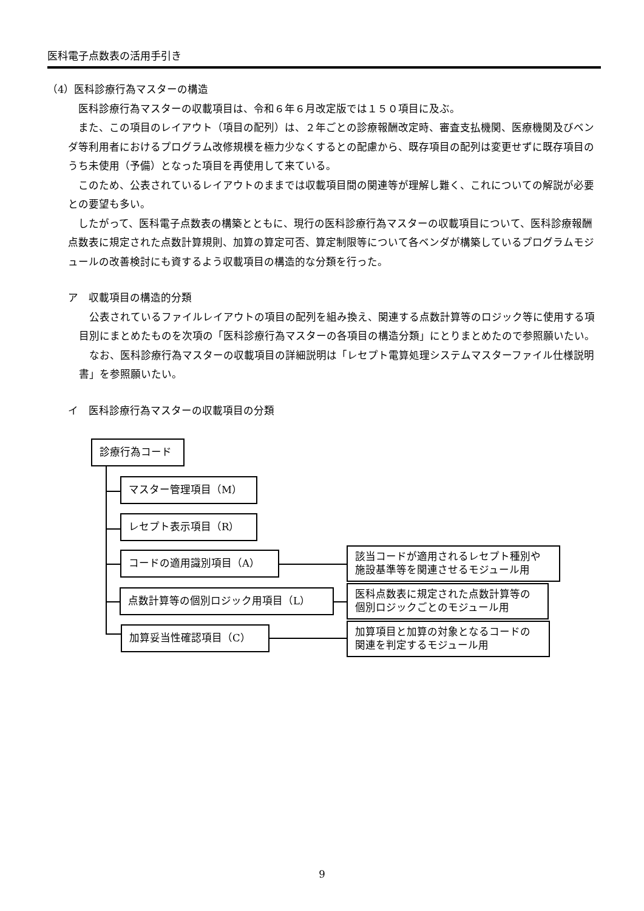医科電子点数表の活用手引き
（4）医科診療行為マスターの構造
医科診療行為マスターの収載項目は、令和６年６月改定版では１５０項目に及ぶ。
また、この項目のレイアウト（項目の配列）は、２年ごとの診療報酬改定時、審査支払機関、医療機関及びベンダ等利用者におけるプログラム改修規模を極力少なくするとの配慮から、既存項目の配列は変更せずに既存項目のうち未使用（予備）となった項目を再使用して来ている。
このため、公表されているレイアウトのままでは収載項目間の関連等が理解し難く、これについての解説が必要との要望も多い。
したがって、医科電子点数表の構築とともに、現行の医科診療行為マスターの収載項目について、医科診療報酬点数表に規定された点数計算規則、加算の算定可否、算定制限等について各ベンダが構築しているプログラムモジュールの改善検討にも資するよう収載項目の構造的な分類を行った。
ア　収載項目の構造的分類
公表されているファイルレイアウトの項目の配列を組み換え、関連する点数計算等のロジック等に使用する項目別にまとめたものを次項の「医科診療行為マスターの各項目の構造分類」にとりまとめたので参照願いたい。
なお、医科診療行為マスターの収載項目の詳細説明は「レセプト電算処理システムマスターファイル仕様説明書」を参照願いたい。
イ　医科診療行為マスターの収載項目の分類
診療行為コード
マスター管理項目（M）
レセプト表示項目（R）
コードの適用識別項目（A）
該当コードが適用されるレセプト種別や
施設基準等を関連させるモジュール用
点数計算等の個別ロジック用項目（L）
医科点数表に規定された点数計算等の
個別ロジックごとのモジュール用
加算妥当性確認項目（C）
加算項目と加算の対象となるコードの
関連を判定するモジュール用
9